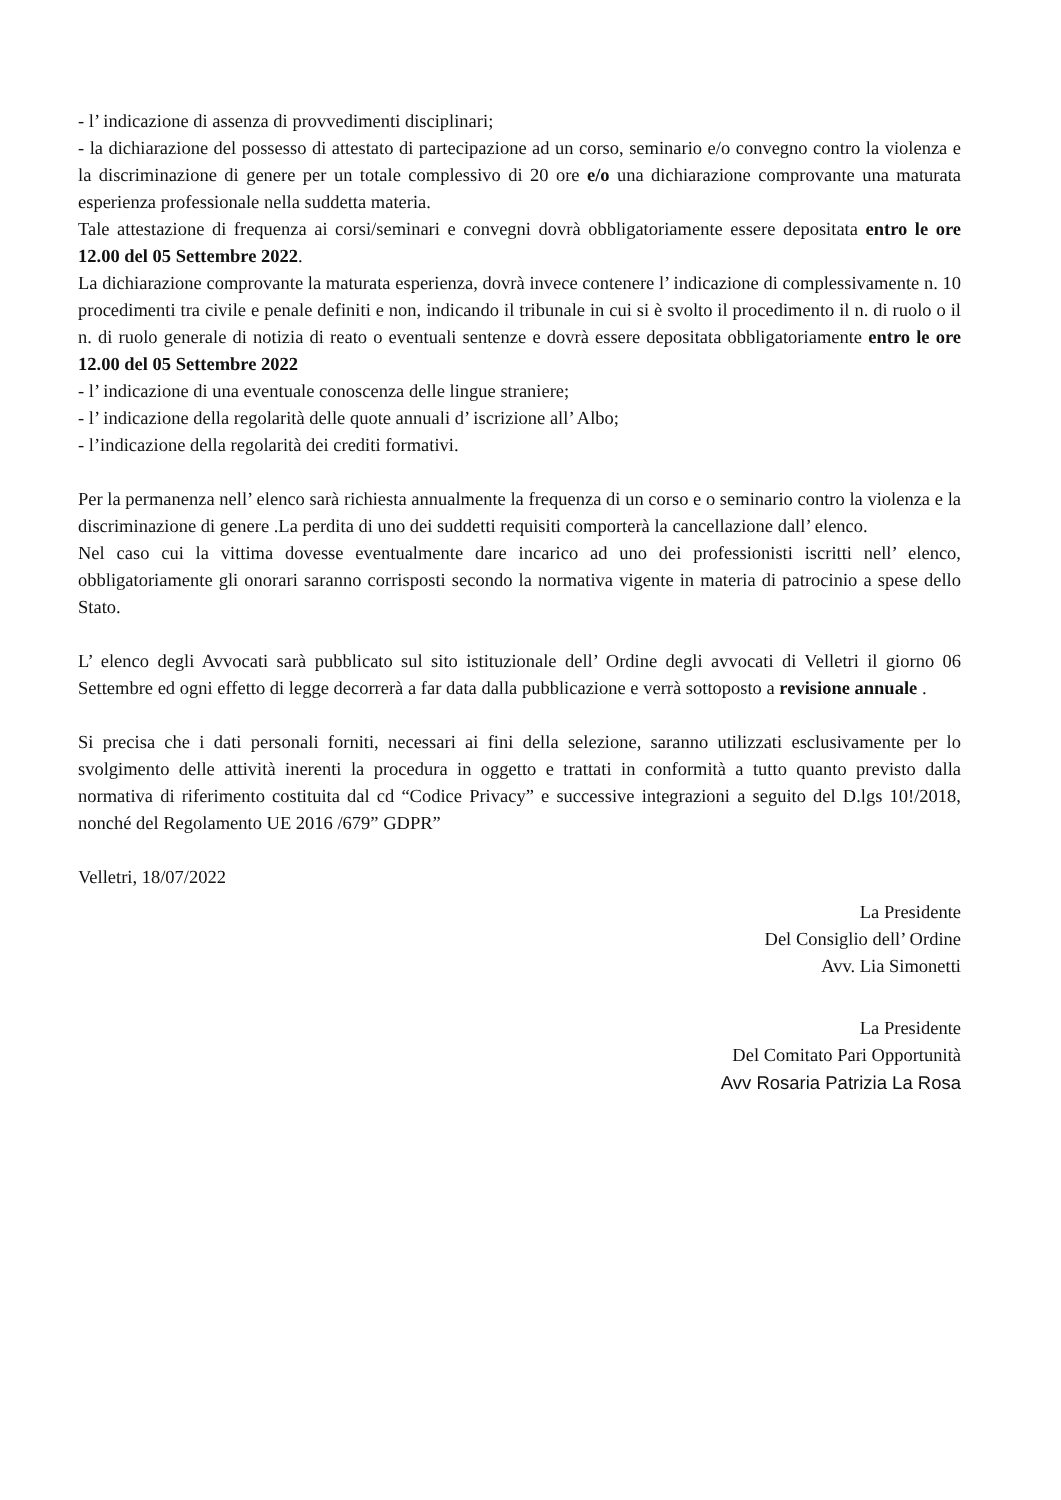- l’ indicazione di assenza di provvedimenti disciplinari;
- la dichiarazione del possesso di attestato di partecipazione ad un corso, seminario e/o convegno contro la violenza e la discriminazione di genere per un totale complessivo di 20 ore e/o una dichiarazione comprovante una maturata esperienza professionale nella suddetta materia.
Tale attestazione di frequenza ai corsi/seminari e convegni dovrà obbligatoriamente essere depositata entro le ore 12.00 del 05 Settembre 2022.
La dichiarazione comprovante la maturata esperienza, dovrà invece contenere l’ indicazione di complessivamente n. 10 procedimenti tra civile e penale definiti e non, indicando il tribunale in cui si è svolto il procedimento il n. di ruolo o il n. di ruolo generale di notizia di reato o eventuali sentenze e dovrà essere depositata obbligatoriamente entro le ore 12.00 del 05 Settembre 2022
- l’ indicazione di una eventuale conoscenza delle lingue straniere;
- l’ indicazione della regolarità delle quote annuali d’ iscrizione all’ Albo;
- l’indicazione della regolarità dei crediti formativi.
Per la permanenza nell’ elenco sarà richiesta annualmente la frequenza di un corso e o seminario contro la violenza e la discriminazione di genere .La perdita di uno dei suddetti requisiti comporterà la cancellazione dall’ elenco.
Nel caso cui la vittima dovesse eventualmente dare incarico ad uno dei professionisti iscritti nell’ elenco, obbligatoriamente gli onorari saranno corrisposti secondo la normativa vigente in materia di patrocinio a spese dello Stato.
L’ elenco degli Avvocati sarà pubblicato sul sito istituzionale dell’ Ordine degli avvocati di Velletri il giorno 06 Settembre ed ogni effetto di legge decorrerà a far data dalla pubblicazione e verrà sottoposto a revisione annuale .
Si precisa che i dati personali forniti, necessari ai fini della selezione, saranno utilizzati esclusivamente per lo svolgimento delle attività inerenti la procedura in oggetto e trattati in conformità a tutto quanto previsto dalla normativa di riferimento costituita dal cd “Codice Privacy” e successive integrazioni a seguito del D.lgs 10!/2018, nonché del Regolamento UE 2016 /679” GDPR”
Velletri, 18/07/2022
La Presidente
Del Consiglio dell’ Ordine
Avv. Lia Simonetti
La Presidente
Del Comitato Pari Opportunità
Avv Rosaria Patrizia La Rosa